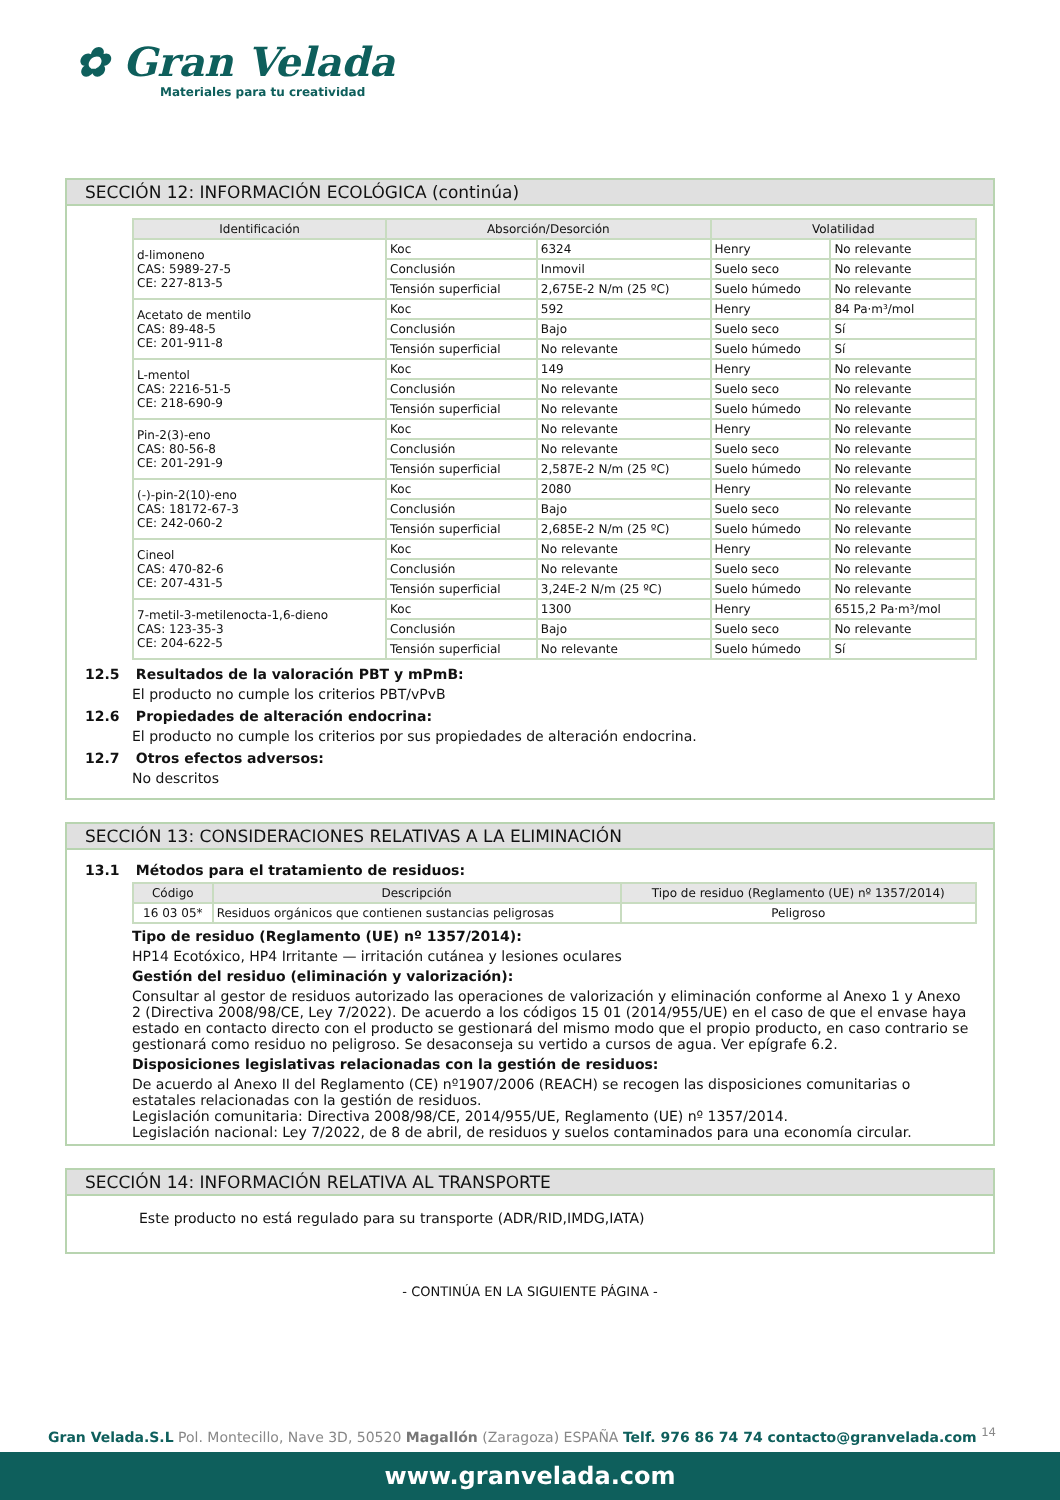✿ Gran Velada
Materiales para tu creatividad
SECCIÓN 12: INFORMACIÓN ECOLÓGICA (continúa)
| Identificación | Absorción/Desorción | | Volatilidad | |
| --- | --- | --- | --- | --- |
| d-limoneno CAS: 5989-27-5 CE: 227-813-5 | Koc | 6324 | Henry | No relevante |
| | Conclusión | Inmovil | Suelo seco | No relevante |
| | Tensión superficial | 2,675E-2 N/m (25 ºC) | Suelo húmedo | No relevante |
| Acetato de mentilo CAS: 89-48-5 CE: 201-911-8 | Koc | 592 | Henry | 84 Pa·m³/mol |
| | Conclusión | Bajo | Suelo seco | Sí |
| | Tensión superficial | No relevante | Suelo húmedo | Sí |
| L-mentol CAS: 2216-51-5 CE: 218-690-9 | Koc | 149 | Henry | No relevante |
| | Conclusión | No relevante | Suelo seco | No relevante |
| | Tensión superficial | No relevante | Suelo húmedo | No relevante |
| Pin-2(3)-eno CAS: 80-56-8 CE: 201-291-9 | Koc | No relevante | Henry | No relevante |
| | Conclusión | No relevante | Suelo seco | No relevante |
| | Tensión superficial | 2,587E-2 N/m (25 ºC) | Suelo húmedo | No relevante |
| (-)-pin-2(10)-eno CAS: 18172-67-3 CE: 242-060-2 | Koc | 2080 | Henry | No relevante |
| | Conclusión | Bajo | Suelo seco | No relevante |
| | Tensión superficial | 2,685E-2 N/m (25 ºC) | Suelo húmedo | No relevante |
| Cineol CAS: 470-82-6 CE: 207-431-5 | Koc | No relevante | Henry | No relevante |
| | Conclusión | No relevante | Suelo seco | No relevante |
| | Tensión superficial | 3,24E-2 N/m (25 ºC) | Suelo húmedo | No relevante |
| 7-metil-3-metilenocta-1,6-dieno CAS: 123-35-3 CE: 204-622-5 | Koc | 1300 | Henry | 6515,2 Pa·m³/mol |
| | Conclusión | Bajo | Suelo seco | No relevante |
| | Tensión superficial | No relevante | Suelo húmedo | Sí |
12.5 Resultados de la valoración PBT y mPmB:
El producto no cumple los criterios PBT/vPvB
12.6 Propiedades de alteración endocrina:
El producto no cumple los criterios por sus propiedades de alteración endocrina.
12.7 Otros efectos adversos:
No descritos
SECCIÓN 13: CONSIDERACIONES RELATIVAS A LA ELIMINACIÓN
13.1 Métodos para el tratamiento de residuos:
| Código | Descripción | Tipo de residuo (Reglamento (UE) nº 1357/2014) |
| --- | --- | --- |
| 16 03 05* | Residuos orgánicos que contienen sustancias peligrosas | Peligroso |
Tipo de residuo (Reglamento (UE) nº 1357/2014):
HP14 Ecotóxico, HP4 Irritante — irritación cutánea y lesiones oculares
Gestión del residuo (eliminación y valorización):
Consultar al gestor de residuos autorizado las operaciones de valorización y eliminación conforme al Anexo 1 y Anexo 2 (Directiva 2008/98/CE, Ley 7/2022). De acuerdo a los códigos 15 01 (2014/955/UE) en el caso de que el envase haya estado en contacto directo con el producto se gestionará del mismo modo que el propio producto, en caso contrario se gestionará como residuo no peligroso. Se desaconseja su vertido a cursos de agua. Ver epígrafe 6.2.
Disposiciones legislativas relacionadas con la gestión de residuos:
De acuerdo al Anexo II del Reglamento (CE) nº1907/2006 (REACH) se recogen las disposiciones comunitarias o estatales relacionadas con la gestión de residuos.
Legislación comunitaria: Directiva 2008/98/CE, 2014/955/UE, Reglamento (UE) nº 1357/2014.
Legislación nacional: Ley 7/2022, de 8 de abril, de residuos y suelos contaminados para una economía circular.
SECCIÓN 14: INFORMACIÓN RELATIVA AL TRANSPORTE
Este producto no está regulado para su transporte (ADR/RID,IMDG,IATA)
- CONTINÚA EN LA SIGUIENTE PÁGINA -
Gran Velada.S.L Pol. Montecillo, Nave 3D, 50520 Magallón (Zaragoza) ESPAÑA Telf. 976 86 74 74 contacto@granvelada.com <sup>14</sup>
www.granvelada.com